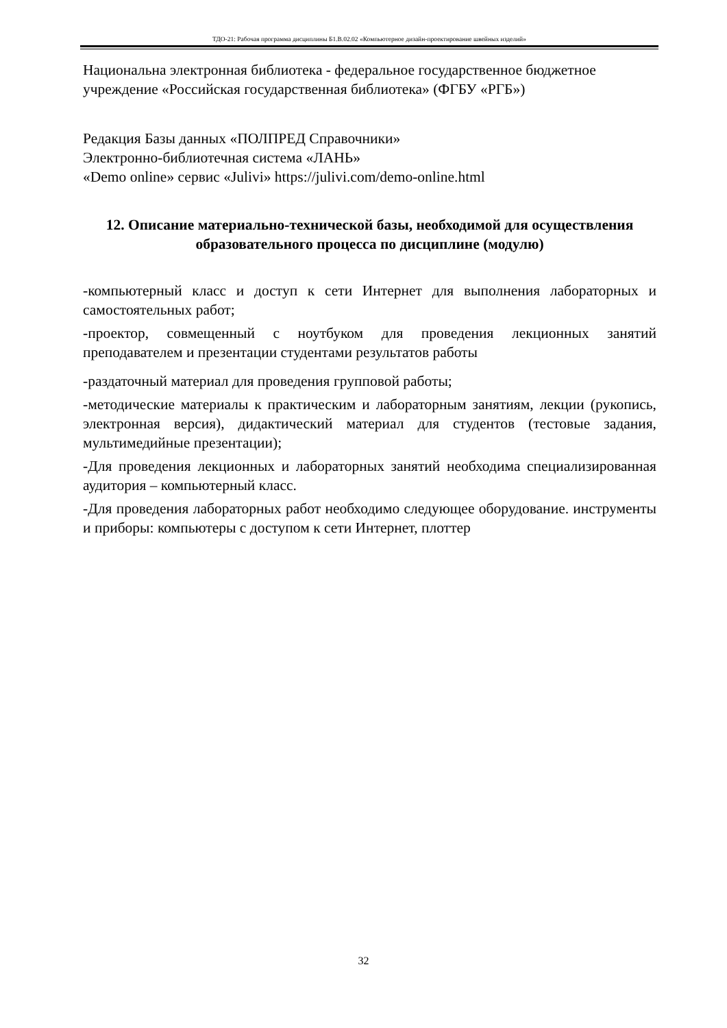ТДО-21: Рабочая программа дисциплины Б1.В.02.02 «Компьютерное дизайн-проектирование швейных изделий»
Национальна электронная библиотека - федеральное государственное бюджетное учреждение «Российская государственная библиотека» (ФГБУ «РГБ»)
Редакция Базы данных «ПОЛПРЕД Справочники»
Электронно-библиотечная система «ЛАНЬ»
«Demo online» сервис «Julivi» https://julivi.com/demo-online.html
12. Описание материально-технической базы, необходимой для осуществления образовательного процесса по дисциплине (модулю)
-компьютерный класс и доступ к сети Интернет для выполнения лабораторных и самостоятельных работ;
-проектор, совмещенный с ноутбуком для проведения лекционных занятий преподавателем и презентации студентами результатов работы
-раздаточный материал для проведения групповой работы;
-методические материалы к практическим и лабораторным занятиям, лекции (рукопись, электронная версия), дидактический материал для студентов (тестовые задания, мультимедийные презентации);
-Для проведения лекционных и лабораторных занятий необходима специализированная аудитория – компьютерный класс.
-Для проведения лабораторных работ необходимо следующее оборудование. инструменты и приборы: компьютеры с доступом к сети Интернет, плоттер
32